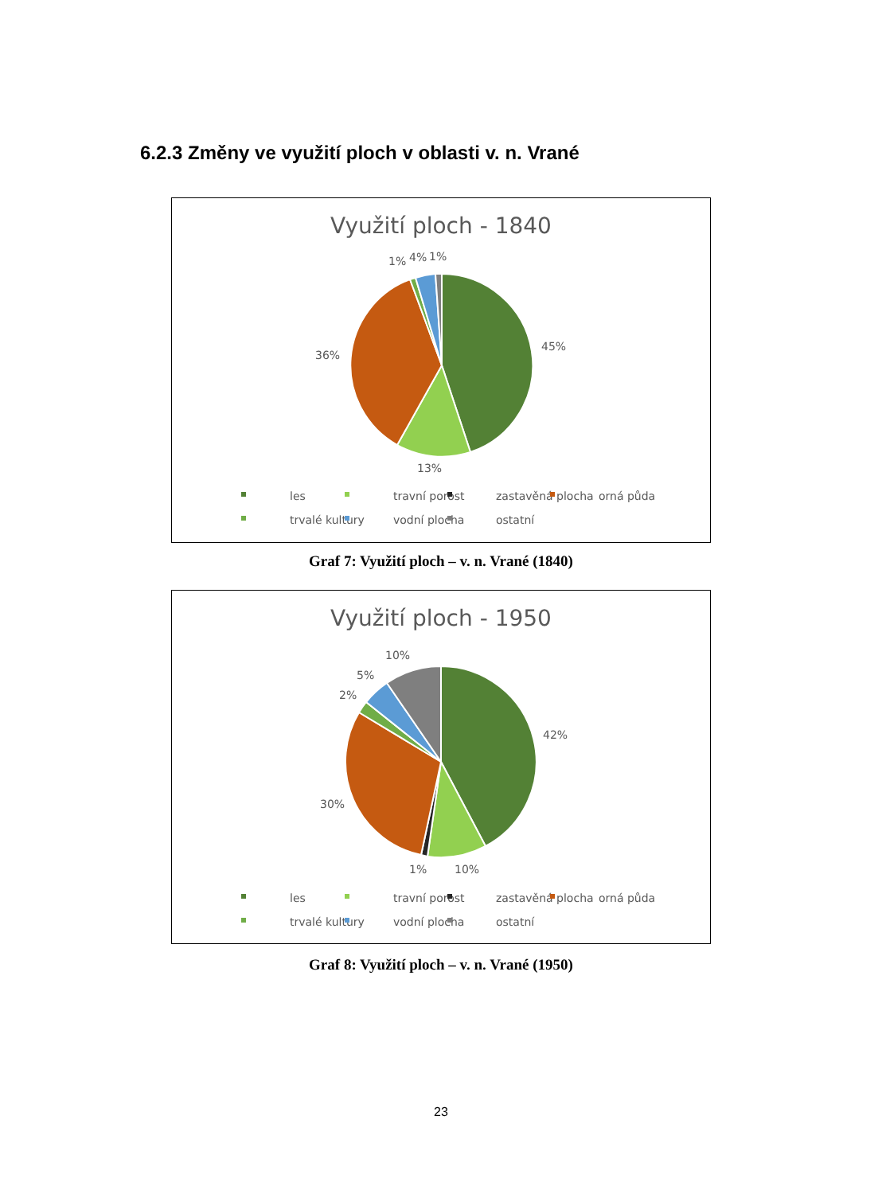6.2.3 Změny ve využití ploch v oblasti v. n. Vrané
Využití ploch - 1840
1%
4%
1%
45%
36%
13%
les
travní porost
zastavěná plocha
orná půda
trvalé kultury
vodní plocha
ostatní
Graf 7: Využití ploch – v. n. Vrané (1840)
Využití ploch - 1950
10%
5%
2%
42%
30%
1%
10%
les
travní porost
zastavěná plocha
orná půda
trvalé kultury
vodní plocha
ostatní
Graf 8: Využití ploch – v. n. Vrané (1950)
23